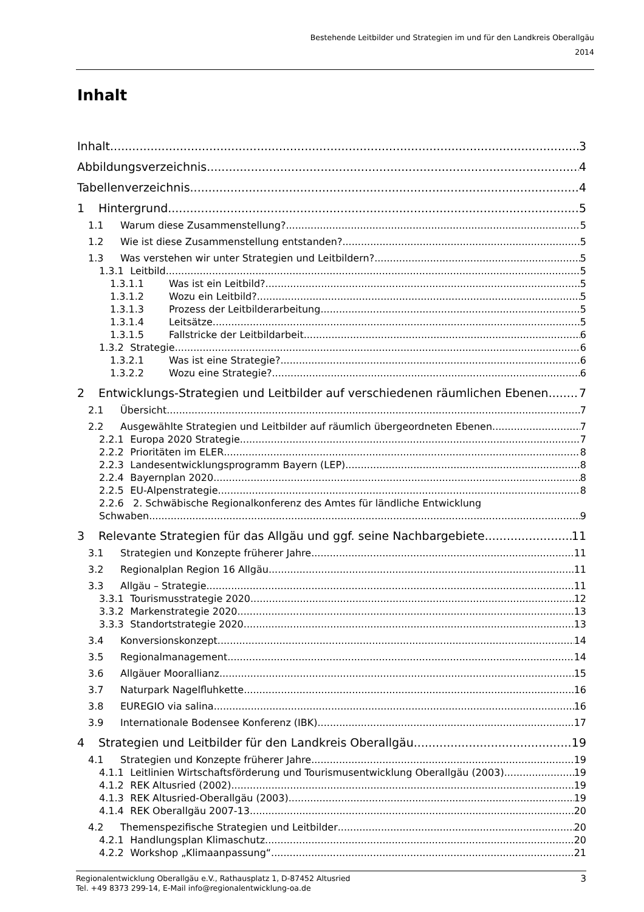Bestehende Leitbilder und Strategien im und für den Landkreis Oberallgäu
2014
Inhalt
Inhalt 3
Abbildungsverzeichnis 4
Tabellenverzeichnis 4
1 Hintergrund 5
1.1 Warum diese Zusammenstellung? 5
1.2 Wie ist diese Zusammenstellung entstanden? 5
1.3 Was verstehen wir unter Strategien und Leitbildern? 5
1.3.1 Leitbild 5
1.3.1.1 Was ist ein Leitbild? 5
1.3.1.2 Wozu ein Leitbild? 5
1.3.1.3 Prozess der Leitbilderarbeitung 5
1.3.1.4 Leitsätze 5
1.3.1.5 Fallstricke der Leitbildarbeit 6
1.3.2 Strategie 6
1.3.2.1 Was ist eine Strategie? 6
1.3.2.2 Wozu eine Strategie? 6
2 Entwicklungs-Strategien und Leitbilder auf verschiedenen räumlichen Ebenen 7
2.1 Übersicht 7
2.2 Ausgewählte Strategien und Leitbilder auf räumlich übergeordneten Ebenen 7
2.2.1 Europa 2020 Strategie 7
2.2.2 Prioritäten im ELER 8
2.2.3 Landesentwicklungsprogramm Bayern (LEP) 8
2.2.4 Bayernplan 2020 8
2.2.5 EU-Alpenstrategie 8
2.2.6 2. Schwäbische Regionalkonferenz des Amtes für ländliche Entwicklung
Schwaben 9
3 Relevante Strategien für das Allgäu und ggf. seine Nachbargebiete 11
3.1 Strategien und Konzepte früherer Jahre 11
3.2 Regionalplan Region 16 Allgäu 11
3.3 Allgäu – Strategie 11
3.3.1 Tourismusstrategie 2020 12
3.3.2 Markenstrategie 2020 13
3.3.3 Standortstrategie 2020 13
3.4 Konversionskonzept 14
3.5 Regionalmanagement 14
3.6 Allgäuer Moorallianz 15
3.7 Naturpark Nagelfluhkette 16
3.8 EUREGIO via salina 16
3.9 Internationale Bodensee Konferenz (IBK) 17
4 Strategien und Leitbilder für den Landkreis Oberallgäu 19
4.1 Strategien und Konzepte früherer Jahre 19
4.1.1 Leitlinien Wirtschaftsförderung und Tourismusentwicklung Oberallgäu (2003) 19
4.1.2 REK Altusried (2002) 19
4.1.3 REK Altusried-Oberallgäu (2003) 19
4.1.4 REK Oberallgäu 2007-13 20
4.2 Themenspezifische Strategien und Leitbilder 20
4.2.1 Handlungsplan Klimaschutz 20
4.2.2 Workshop „Klimaanpassung“ 21
Regionalentwicklung Oberallgäu e.V., Rathausplatz 1, D-87452 Altusried
Tel. +49 8373 299-14, E-Mail info@regionalentwicklung-oa.de
3